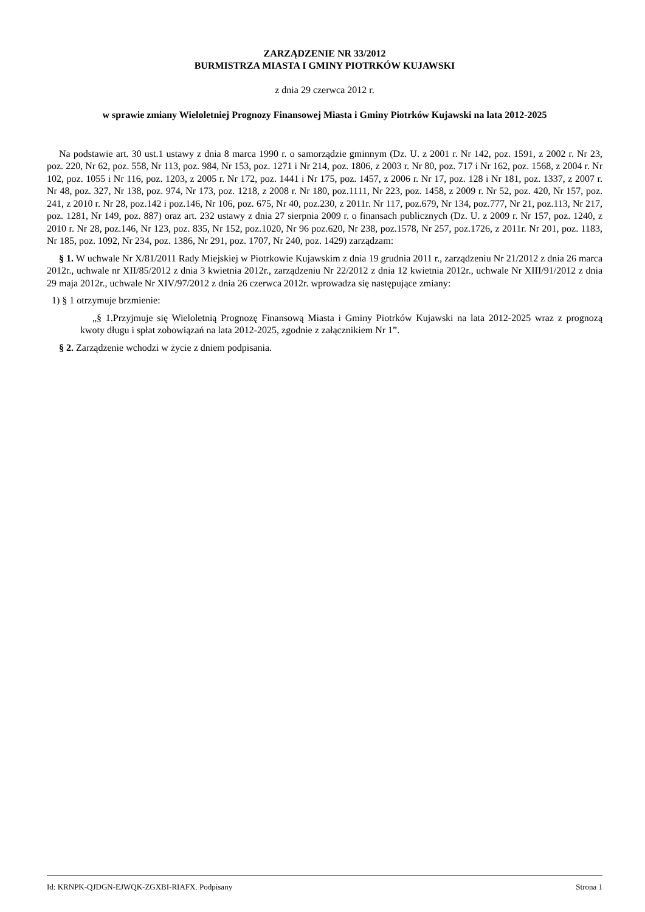ZARZĄDZENIE NR 33/2012
BURMISTRZA MIASTA I GMINY PIOTRKÓW KUJAWSKI
z dnia 29 czerwca 2012 r.
w sprawie zmiany Wieloletniej Prognozy Finansowej Miasta i Gminy Piotrków Kujawski na lata 2012-2025
Na podstawie art. 30 ust.1 ustawy z dnia 8 marca 1990 r. o samorządzie gminnym (Dz. U. z 2001 r. Nr 142, poz. 1591, z 2002 r. Nr 23, poz. 220, Nr 62, poz. 558, Nr 113, poz. 984, Nr 153, poz. 1271 i Nr 214, poz. 1806, z 2003 r. Nr 80, poz. 717 i Nr 162, poz. 1568, z 2004 r. Nr 102, poz. 1055 i Nr 116, poz. 1203, z 2005 r. Nr 172, poz. 1441 i Nr 175, poz. 1457, z 2006 r. Nr 17, poz. 128 i Nr 181, poz. 1337, z 2007 r. Nr 48, poz. 327, Nr 138, poz. 974, Nr 173, poz. 1218, z 2008 r. Nr 180, poz.1111, Nr 223, poz. 1458, z 2009 r. Nr 52, poz. 420, Nr 157, poz. 241, z 2010 r. Nr 28, poz.142 i poz.146, Nr 106, poz. 675, Nr 40, poz.230, z 2011r. Nr 117, poz.679, Nr 134, poz.777, Nr 21, poz.113, Nr 217, poz. 1281, Nr 149, poz. 887) oraz art. 232 ustawy z dnia 27 sierpnia 2009 r. o finansach publicznych (Dz. U. z 2009 r. Nr 157, poz. 1240, z 2010 r. Nr 28, poz.146, Nr 123, poz. 835, Nr 152, poz.1020, Nr 96 poz.620, Nr 238, poz.1578, Nr 257, poz.1726, z 2011r. Nr 201, poz. 1183, Nr 185, poz. 1092, Nr 234, poz. 1386, Nr 291, poz. 1707, Nr 240, poz. 1429) zarządzam:
§ 1. W uchwale Nr X/81/2011 Rady Miejskiej w Piotrkowie Kujawskim z dnia 19 grudnia 2011 r., zarządzeniu Nr 21/2012 z dnia 26 marca 2012r., uchwale nr XII/85/2012 z dnia 3 kwietnia 2012r., zarządzeniu Nr 22/2012 z dnia 12 kwietnia 2012r., uchwale Nr XIII/91/2012 z dnia 29 maja 2012r., uchwale Nr XIV/97/2012 z dnia 26 czerwca 2012r. wprowadza się następujące zmiany:
1) § 1 otrzymuje brzmienie:
„§ 1.Przyjmuje się Wieloletnią Prognozę Finansową Miasta i Gminy Piotrków Kujawski na lata 2012-2025 wraz z prognozą kwoty długu i spłat zobowiązań na lata 2012-2025, zgodnie z załącznikiem Nr 1”.
§ 2. Zarządzenie wchodzi w życie z dniem podpisania.
Id: KRNPK-QJDGN-EJWQK-ZGXBI-RIAFX. Podpisany Strona 1